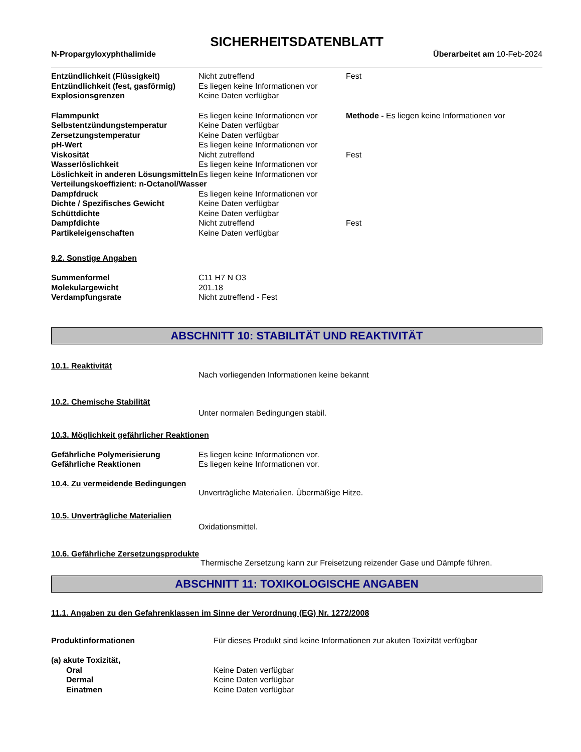SICHERHEITSDATENBLATT
N-Propargyloxyphthalimide Überarbeitet am 10-Feb-2024
| Entzündlichkeit (Flüssigkeit) | Nicht zutreffend | Fest |
| Entzündlichkeit (fest, gasförmig) | Es liegen keine Informationen vor | |
| Explosionsgrenzen | Keine Daten verfügbar | |
| Flammpunkt | Es liegen keine Informationen vor | Methode - Es liegen keine Informationen vor |
| Selbstentzündungstemperatur | Keine Daten verfügbar | |
| Zersetzungstemperatur | Keine Daten verfügbar | |
| pH-Wert | Es liegen keine Informationen vor | |
| Viskosität | Nicht zutreffend | Fest |
| Wasserlöslichkeit | Es liegen keine Informationen vor | |
| Löslichkeit in anderen Lösungsmitteln | Es liegen keine Informationen vor | |
| Verteilungskoeffizient: n-Octanol/Wasser | | |
| Dampfdruck | Es liegen keine Informationen vor | |
| Dichte / Spezifisches Gewicht | Keine Daten verfügbar | |
| Schüttdichte | Keine Daten verfügbar | |
| Dampfdichte | Nicht zutreffend | Fest |
| Partikeleigenschaften | Keine Daten verfügbar | |
9.2. Sonstige Angaben
| Summenformel | C11 H7 N O3 |
| Molekulargewicht | 201.18 |
| Verdampfungsrate | Nicht zutreffend - Fest |
ABSCHNITT 10: STABILITÄT UND REAKTIVITÄT
10.1. Reaktivität
Nach vorliegenden Informationen keine bekannt
10.2. Chemische Stabilität
Unter normalen Bedingungen stabil.
10.3. Möglichkeit gefährlicher Reaktionen
| Gefährliche Polymerisierung | Es liegen keine Informationen vor. |
| Gefährliche Reaktionen | Es liegen keine Informationen vor. |
10.4. Zu vermeidende Bedingungen
Unverträgliche Materialien. Übermäßige Hitze.
10.5. Unverträgliche Materialien
Oxidationsmittel.
10.6. Gefährliche Zersetzungsprodukte
Thermische Zersetzung kann zur Freisetzung reizender Gase und Dämpfe führen.
ABSCHNITT 11: TOXIKOLOGISCHE ANGABEN
11.1. Angaben zu den Gefahrenklassen im Sinne der Verordnung (EG) Nr. 1272/2008
| Produktinformationen | Für dieses Produkt sind keine Informationen zur akuten Toxizität verfügbar |
| (a) akute Toxizität, | |
| Oral | Keine Daten verfügbar |
| Dermal | Keine Daten verfügbar |
| Einatmen | Keine Daten verfügbar |